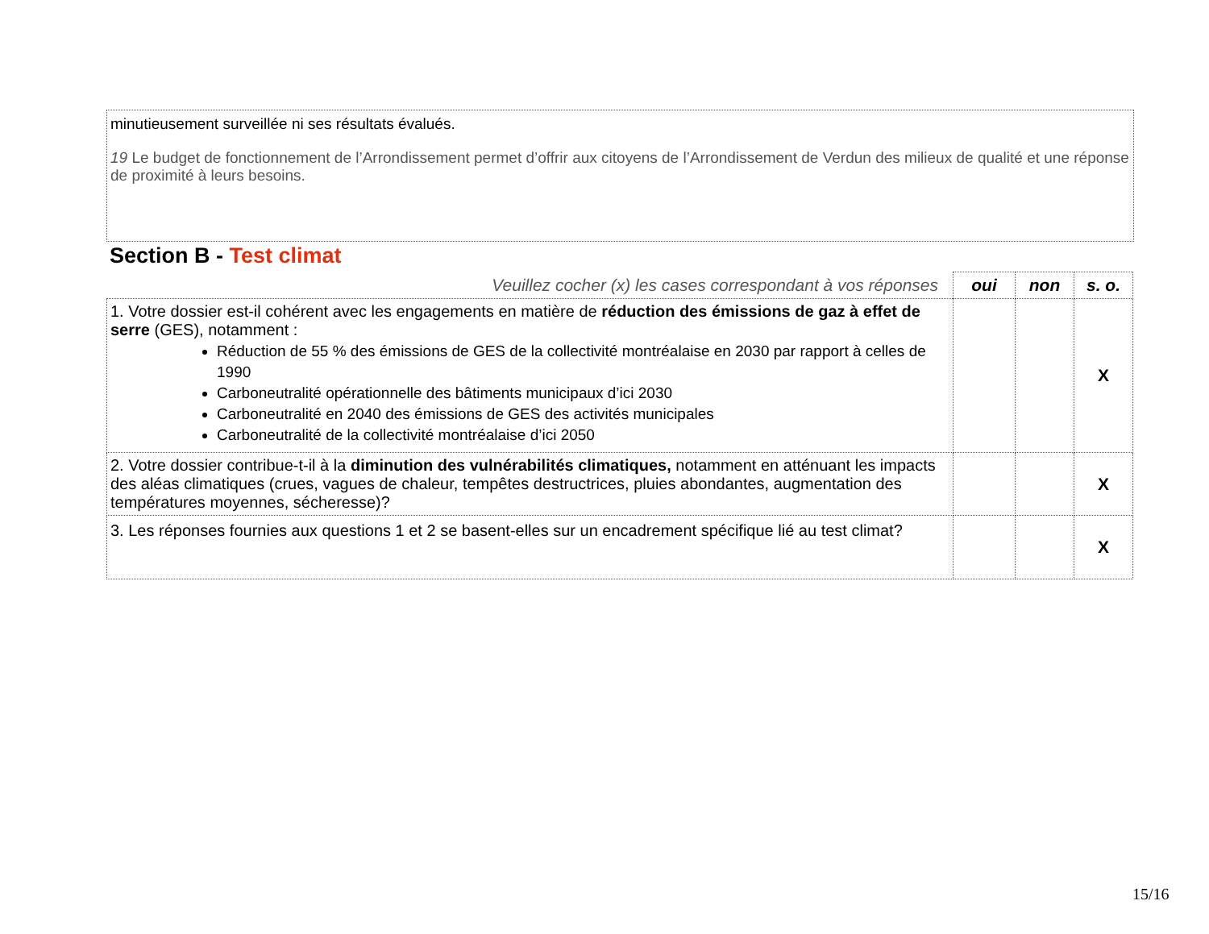minutieusement surveillée ni ses résultats évalués.
19 Le budget de fonctionnement de l’Arrondissement permet d’offrir aux citoyens de l’Arrondissement de Verdun des milieux de qualité et une réponse de proximité à leurs besoins.
Section B - Test climat
| Veuillez cocher (x) les cases correspondant à vos réponses | oui | non | s. o. |
| --- | --- | --- | --- |
| 1. Votre dossier est-il cohérent avec les engagements en matière de réduction des émissions de gaz à effet de serre (GES), notamment : Réduction de 55 % des émissions de GES de la collectivité montréalaise en 2030 par rapport à celles de 1990 Carboneutralité opérationnelle des bâtiments municipaux d’ici 2030 Carboneutralité en 2040 des émissions de GES des activités municipales Carboneutralité de la collectivité montréalaise d’ici 2050 | | | X |
| 2. Votre dossier contribue-t-il à la diminution des vulnérabilités climatiques, notamment en atténuant les impacts des aléas climatiques (crues, vagues de chaleur, tempêtes destructrices, pluies abondantes, augmentation des températures moyennes, sécheresse)? | | | X |
| 3. Les réponses fournies aux questions 1 et 2 se basent-elles sur un encadrement spécifique lié au test climat? | | | X |
15/16